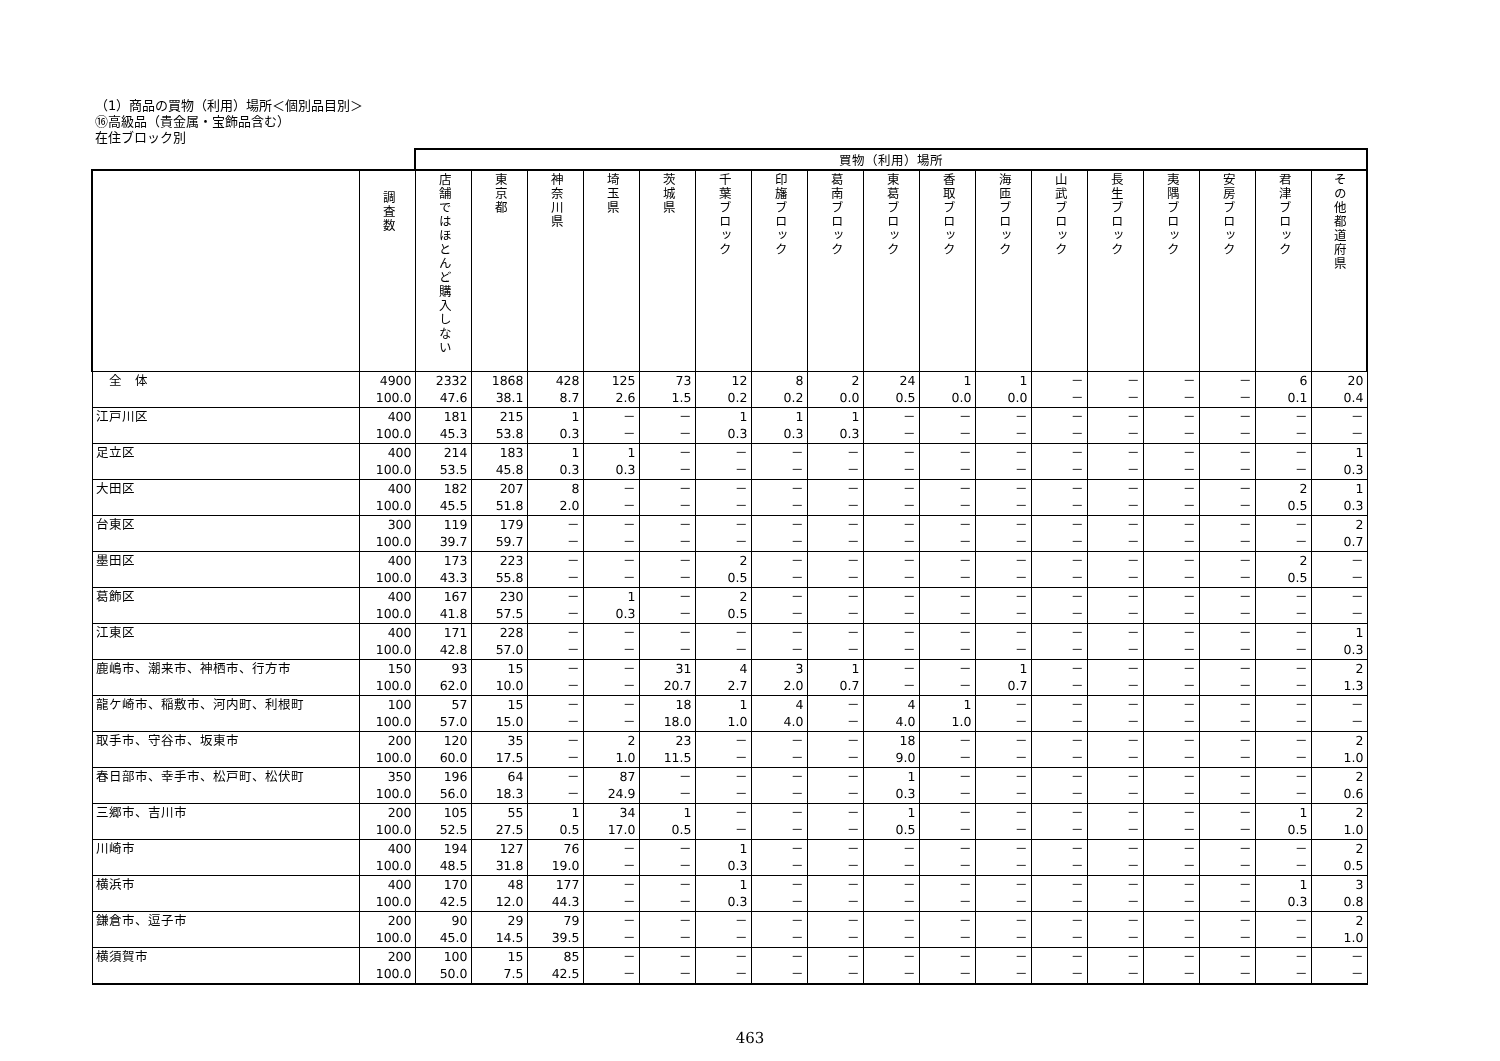（1）商品の買物（利用）場所＜個別品目別＞
⑯高級品（貴金属・宝飾品含む）
在住ブロック別
| | | 買物（利用）場所 | | | | | | | | | | | | | | | | |
| --- | --- | --- | --- | --- | --- | --- | --- | --- | --- | --- | --- | --- | --- | --- | --- | --- | --- | --- |
| | 調査数 | 店舗ではほとんど購入しない | 東京都 | 神奈川県 | 埼玉県 | 茨城県 | 千葉ブロック | 印旛ブロック | 葛南ブロック | 東葛ブロック | 香取ブロック | 海匝ブロック | 山武ブロック | 長生ブロック | 夷隅ブロック | 安房ブロック | 君津ブロック | その他都道府県 |
| 全 体 | 4900 100.0 | 2332 47.6 | 1868 38.1 | 428 8.7 | 125 2.6 | 73 1.5 | 12 0.2 | 8 0.2 | 2 0.0 | 24 0.5 | 1 0.0 | 1 0.0 | － － | － － | － － | － － | 6 0.1 | 20 0.4 |
| 江戸川区 | 400 100.0 | 181 45.3 | 215 53.8 | 1 0.3 | － － | － － | 1 0.3 | 1 0.3 | 1 0.3 | － － | － － | － － | － － | － － | － － | － － | － － | － － |
| 足立区 | 400 100.0 | 214 53.5 | 183 45.8 | 1 0.3 | 1 0.3 | － － | － － | － － | － － | － － | － － | － － | － － | － － | － － | － － | － － | 1 0.3 |
| 大田区 | 400 100.0 | 182 45.5 | 207 51.8 | 8 2.0 | － － | － － | － － | － － | － － | － － | － － | － － | － － | － － | － － | － － | 2 0.5 | 1 0.3 |
| 台東区 | 300 100.0 | 119 39.7 | 179 59.7 | － － | － － | － － | － － | － － | － － | － － | － － | － － | － － | － － | － － | － － | － － | 2 0.7 |
| 墨田区 | 400 100.0 | 173 43.3 | 223 55.8 | － － | － － | － － | 2 0.5 | － － | － － | － － | － － | － － | － － | － － | － － | － － | 2 0.5 | － － |
| 葛飾区 | 400 100.0 | 167 41.8 | 230 57.5 | － － | 1 0.3 | － － | 2 0.5 | － － | － － | － － | － － | － － | － － | － － | － － | － － | － － | － － |
| 江東区 | 400 100.0 | 171 42.8 | 228 57.0 | － － | － － | － － | － － | － － | － － | － － | － － | － － | － － | － － | － － | － － | － － | 1 0.3 |
| 鹿嶋市、潮来市、神栖市、行方市 | 150 100.0 | 93 62.0 | 15 10.0 | － － | － － | 31 20.7 | 4 2.7 | 3 2.0 | 1 0.7 | － － | － － | 1 0.7 | － － | － － | － － | － － | － － | 2 1.3 |
| 龍ケ崎市、稲敷市、河内町、利根町 | 100 100.0 | 57 57.0 | 15 15.0 | － － | － － | 18 18.0 | 1 1.0 | 4 4.0 | － － | 4 4.0 | 1 1.0 | － － | － － | － － | － － | － － | － － | － － |
| 取手市、守谷市、坂東市 | 200 100.0 | 120 60.0 | 35 17.5 | － － | 2 1.0 | 23 11.5 | － － | － － | － － | 18 9.0 | － － | － － | － － | － － | － － | － － | － － | 2 1.0 |
| 春日部市、幸手市、松戸町、松伏町 | 350 100.0 | 196 56.0 | 64 18.3 | － － | 87 24.9 | － － | － － | － － | － － | 1 0.3 | － － | － － | － － | － － | － － | － － | － － | 2 0.6 |
| 三郷市、吉川市 | 200 100.0 | 105 52.5 | 55 27.5 | 1 0.5 | 34 17.0 | 1 0.5 | － － | － － | － － | 1 0.5 | － － | － － | － － | － － | － － | － － | 1 0.5 | 2 1.0 |
| 川崎市 | 400 100.0 | 194 48.5 | 127 31.8 | 76 19.0 | － － | － － | 1 0.3 | － － | － － | － － | － － | － － | － － | － － | － － | － － | － － | 2 0.5 |
| 横浜市 | 400 100.0 | 170 42.5 | 48 12.0 | 177 44.3 | － － | － － | 1 0.3 | － － | － － | － － | － － | － － | － － | － － | － － | － － | 1 0.3 | 3 0.8 |
| 鎌倉市、逗子市 | 200 100.0 | 90 45.0 | 29 14.5 | 79 39.5 | － － | － － | － － | － － | － － | － － | － － | － － | － － | － － | － － | － － | － － | 2 1.0 |
| 横須賀市 | 200 100.0 | 100 50.0 | 15 7.5 | 85 42.5 | － － | － － | － － | － － | － － | － － | － － | － － | － － | － － | － － | － － | － － | － － |
463